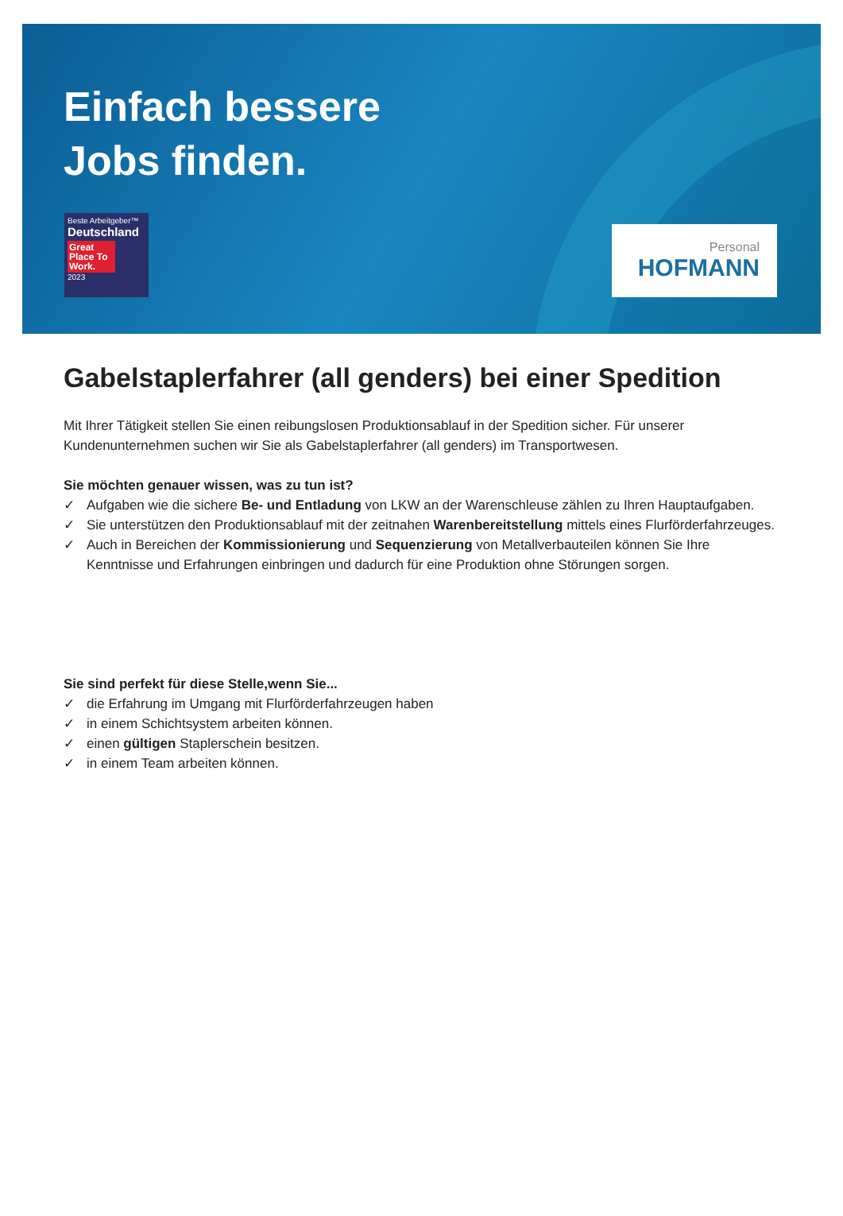Einfach bessere
Jobs finden.
Beste Arbeitgeber™
Deutschland
Great Place To Work.
2023
Personal
HOFMANN
Gabelstaplerfahrer (all genders) bei einer Spedition
Mit Ihrer Tätigkeit stellen Sie einen reibungslosen Produktionsablauf in der Spedition sicher. Für unserer Kundenunternehmen suchen wir Sie als Gabelstaplerfahrer (all genders) im Transportwesen.
Sie möchten genauer wissen, was zu tun ist?
✓ Aufgaben wie die sichere Be- und Entladung von LKW an der Warenschleuse zählen zu Ihren Hauptaufgaben.
✓ Sie unterstützen den Produktionsablauf mit der zeitnahen Warenbereitstellung mittels eines Flurförderfahrzeuges.
✓ Auch in Bereichen der Kommissionierung und Sequenzierung von Metallverbauteilen können Sie Ihre Kenntnisse und Erfahrungen einbringen und dadurch für eine Produktion ohne Störungen sorgen.
Sie sind perfekt für diese Stelle,wenn Sie...
✓ die Erfahrung im Umgang mit Flurförderfahrzeugen haben
✓ in einem Schichtsystem arbeiten können.
✓ einen gültigen Staplerschein besitzen.
✓ in einem Team arbeiten können.